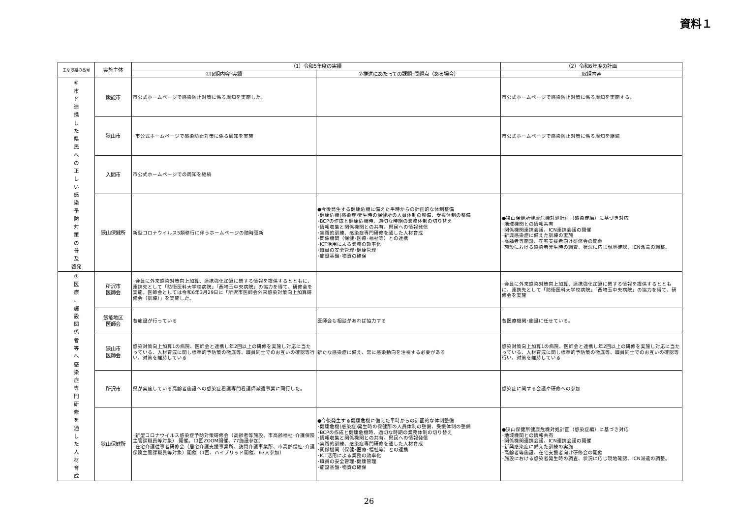資料１
| 主な取組の番号 | 実施主体 | （1）令和5年度の実績 | | （2）令和6年度の計画 |
| --- | --- | --- | --- | --- |
| | | ①取組内容･実績 | ②推進にあたっての課題･問題点（ある場合） | 取組内容 |
| ⑥ 市 と 連 携 し た 県 民 へ の 正 し い 感 染 予 防 対 策 の 普 及 啓発 | 飯能市 | 市公式ホームページで感染防止対策に係る周知を実施した。 | | 市公式ホームページで感染防止対策に係る周知を実施する。 |
| | 狭山市 | ･市公式ホームページで感染防止対策に係る周知を実施 | | 市公式ホームページで感染防止対策に係る周知を継続 |
| | 入間市 | 市公式ホームページでの周知を継続 | | |
| | 狭山保健所 | 新型コロナウイルス5類移行に伴うホームページの随時更新 | ●今後発生する健康危機に備えた平時からの計画的な体制整備 ･健康危機(感染症)発生時の保健所の人員体制の整備、受援体制の整備 ･BCPの作成と健康危機時、適切な時期の業務体制の切り替え ･情報収集と関係機関との共有、県民への情報発信 ･実践的訓練、感染症専門研修を通した人材育成 ･関係機関（保健･医療･福祉等）との連携 ･ICT活用による業務の効率化 ･職員の安全管理･健康管理 ･施設基盤･物資の確保 | ●狭山保健所健康危機対処計画（感染症編）に基づき対応 ･地域機関との情報共有 ･関係機関連携会議、ICN連携会議の開催 ･新興感染症に備えた訓練の実施 ･高齢者等施設、在宅支援者向け研修会の開催 ･施設における感染者発生時の調査、状況に応じ現地確認、ICN派遣の調整。 |
| ⑦ 医 療 、 施 設 関 係 者 等 へ 感 染 症 専 門 研 修 を 通 し た 人 材 育 成 | 所沢市 医師会 | ･会員に外来感染対策向上加算、連携強化加算に関する情報を提供するとともに、連携先として「防衛医科大学校病院」「西埼玉中央病院」の協力を得て、研修会を実施。医師会としては令和6年3月29日に「所沢市医師会外来感染対策向上加算研修会（訓練）」を実施した。 | | ･会員に外来感染対策向上加算、連携強化加算に関する情報を提供するとともに、連携先として「防衛医科大学校病院」「西埼玉中央病院」の協力を得て、研修会を実施 |
| | 飯能地区 医師会 | 各施設が行っている | 医師会も相談があれば協力する | 各医療機関･施設に任せている。 |
| | 狭山市 医師会 | 感染対策向上加算1の病院、医師会と連携し年2回以上の研修を実施し対応に当たっている、人材育成に関し標準的予防策の徹底等、職員同士でのお互いの確認等行い、対策を維持している | 新たな感染症に備え、常に感染動向を注視する必要がある | 感染対策向上加算1の病院、医師会と連携し年2回以上の研修を実施し対応に当たっている、人材育成に関し標準的予防策の徹底等、職員同士でのお互いの確認等行い、対策を維持している |
| | 所沢市 | 県が実施している高齢者施設への感染症看護専門看護師派遣事業に同行した。 | | 感染症に関する会議や研修への参加 |
| | 狭山保健所 | ･新型コロナウイルス感染症予防対策研修会（高齢者等施設、市高齢福祉･介護保険主管課職員等対象）.開催。（1回ZOOM開催、77施設参加） ･在宅介護従事者研修会（居宅介護支援事業所、訪問介護事業所、市高齢福祉･介護保険主管課職員等対象）開催（1回、ハイブリッド開催、63人参加） | ●今後発生する健康危機に備えた平時からの計画的な体制整備 ･健康危機(感染症)発生時の保健所の人員体制の整備、受援体制の整備 ･BCPの作成と健康危機時、適切な時期の業務体制の切り替え ･情報収集と関係機関との共有、県民への情報発信 ･実践的訓練、感染症専門研修を通した人材育成 ･関係機関（保健･医療･福祉等）との連携 ･ICT活用による業務の効率化 ･職員の安全管理･健康管理 ･施設基盤･物資の確保 | ●狭山保健所健康危機対処計画（感染症編）に基づき対応 ･地域機関との情報共有 ･関係機関連携会議、ICN連携会議の開催 ･新興感染症に備えた訓練の実施 ･高齢者等施設、在宅支援者向け研修会の開催 ･施設における感染者発生時の調査、状況に応じ現地確認、ICN派遣の調整。 |
26